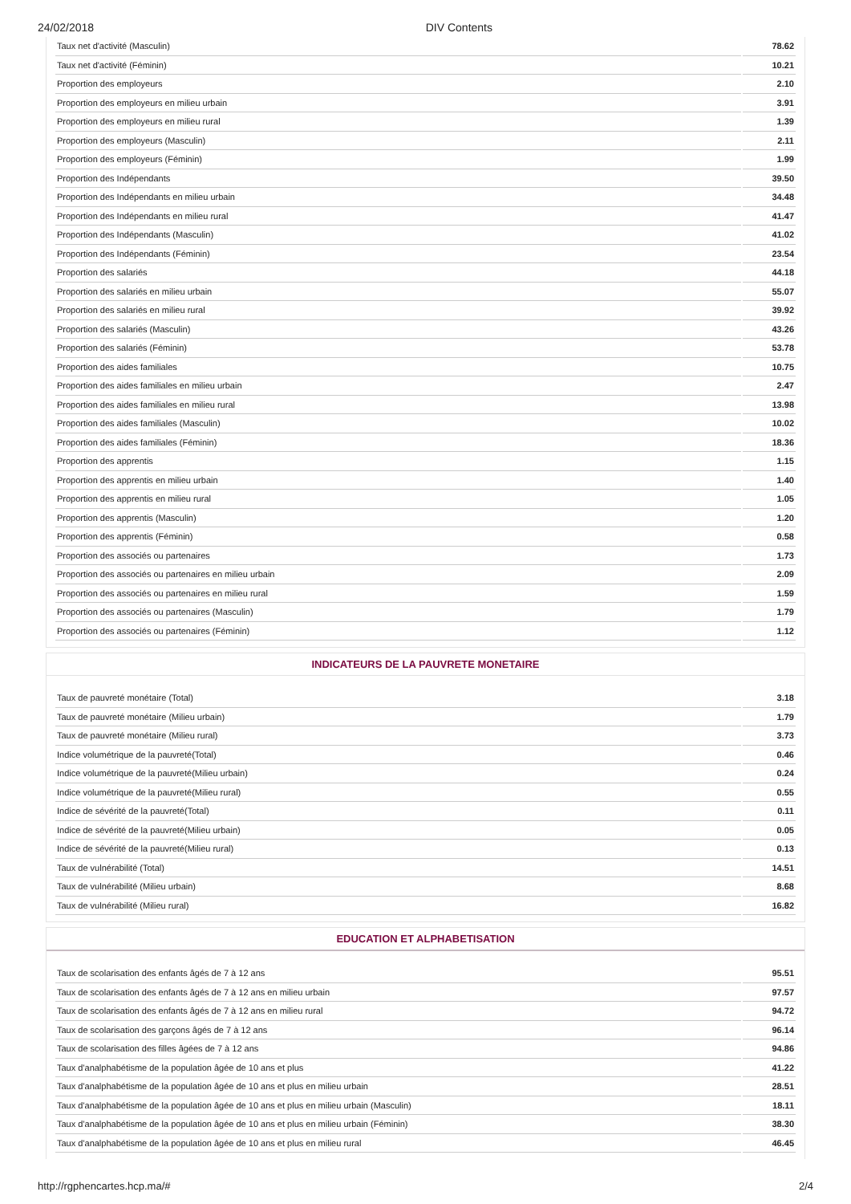24/02/2018 DIV Contents
| Taux net d'activité (Masculin) | 78.62 |
| Taux net d'activité (Féminin) | 10.21 |
| Proportion des employeurs | 2.10 |
| Proportion des employeurs en milieu urbain | 3.91 |
| Proportion des employeurs en milieu rural | 1.39 |
| Proportion des employeurs (Masculin) | 2.11 |
| Proportion des employeurs (Féminin) | 1.99 |
| Proportion des Indépendants | 39.50 |
| Proportion des Indépendants en milieu urbain | 34.48 |
| Proportion des Indépendants en milieu rural | 41.47 |
| Proportion des Indépendants (Masculin) | 41.02 |
| Proportion des Indépendants (Féminin) | 23.54 |
| Proportion des salariés | 44.18 |
| Proportion des salariés en milieu urbain | 55.07 |
| Proportion des salariés en milieu rural | 39.92 |
| Proportion des salariés (Masculin) | 43.26 |
| Proportion des salariés (Féminin) | 53.78 |
| Proportion des aides familiales | 10.75 |
| Proportion des aides familiales en milieu urbain | 2.47 |
| Proportion des aides familiales en milieu rural | 13.98 |
| Proportion des aides familiales (Masculin) | 10.02 |
| Proportion des aides familiales (Féminin) | 18.36 |
| Proportion des apprentis | 1.15 |
| Proportion des apprentis en milieu urbain | 1.40 |
| Proportion des apprentis en milieu rural | 1.05 |
| Proportion des apprentis (Masculin) | 1.20 |
| Proportion des apprentis (Féminin) | 0.58 |
| Proportion des associés ou partenaires | 1.73 |
| Proportion des associés ou partenaires en milieu urbain | 2.09 |
| Proportion des associés ou partenaires en milieu rural | 1.59 |
| Proportion des associés ou partenaires (Masculin) | 1.79 |
| Proportion des associés ou partenaires (Féminin) | 1.12 |
INDICATEURS DE LA PAUVRETE MONETAIRE
| Taux de pauvreté monétaire (Total) | 3.18 |
| Taux de pauvreté monétaire (Milieu urbain) | 1.79 |
| Taux de pauvreté monétaire (Milieu rural) | 3.73 |
| Indice volumétrique de la pauvreté(Total) | 0.46 |
| Indice volumétrique de la pauvreté(Milieu urbain) | 0.24 |
| Indice volumétrique de la pauvreté(Milieu rural) | 0.55 |
| Indice de sévérité de la pauvreté(Total) | 0.11 |
| Indice de sévérité de la pauvreté(Milieu urbain) | 0.05 |
| Indice de sévérité de la pauvreté(Milieu rural) | 0.13 |
| Taux de vulnérabilité (Total) | 14.51 |
| Taux de vulnérabilité (Milieu urbain) | 8.68 |
| Taux de vulnérabilité (Milieu rural) | 16.82 |
EDUCATION ET ALPHABETISATION
| Taux de scolarisation des enfants âgés de 7 à 12 ans | 95.51 |
| Taux de scolarisation des enfants âgés de 7 à 12 ans en milieu urbain | 97.57 |
| Taux de scolarisation des enfants âgés de 7 à 12 ans en milieu rural | 94.72 |
| Taux de scolarisation des garçons âgés de 7 à 12 ans | 96.14 |
| Taux de scolarisation des filles âgées de 7 à 12 ans | 94.86 |
| Taux d'analphabétisme de la population âgée de 10 ans et plus | 41.22 |
| Taux d'analphabétisme de la population âgée de 10 ans et plus en milieu urbain | 28.51 |
| Taux d'analphabétisme de la population âgée de 10 ans et plus en milieu urbain (Masculin) | 18.11 |
| Taux d'analphabétisme de la population âgée de 10 ans et plus en milieu urbain (Féminin) | 38.30 |
| Taux d'analphabétisme de la population âgée de 10 ans et plus en milieu rural | 46.45 |
http://rgphencartes.hcp.ma/# 2/4